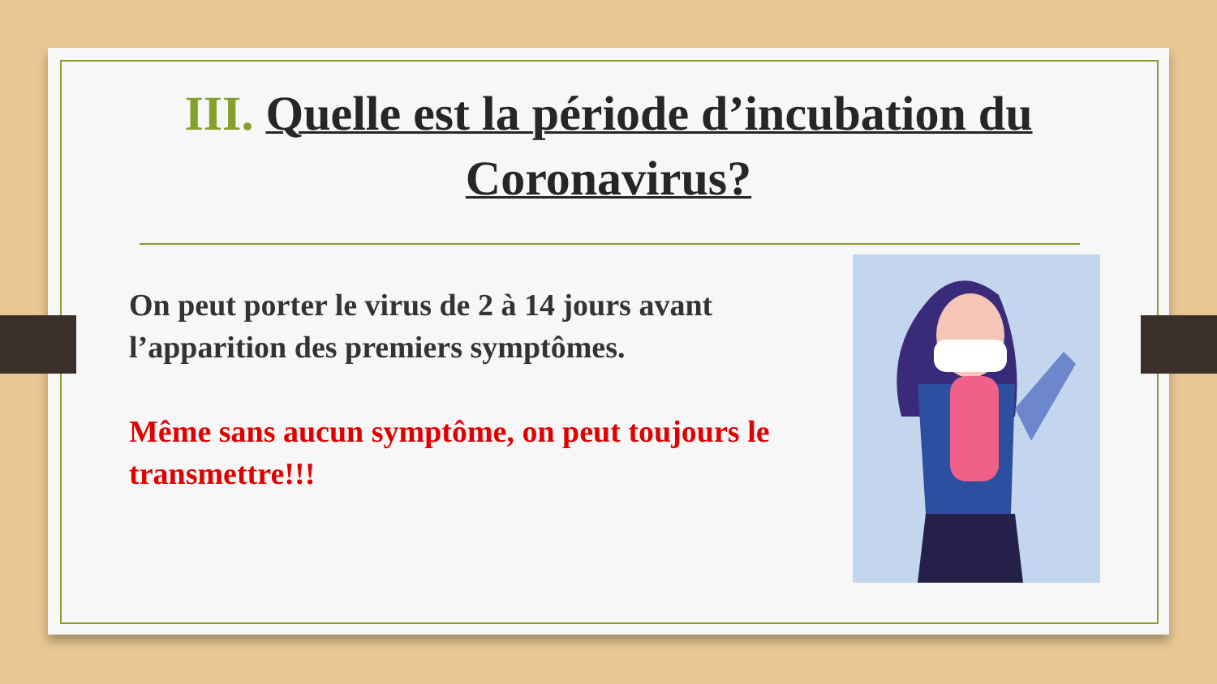III. Quelle est la période d’incubation du Coronavirus?
On peut porter le virus de 2 à 14 jours avant l’apparition des premiers symptômes.
Même sans aucun symptôme, on peut toujours le transmettre!!!